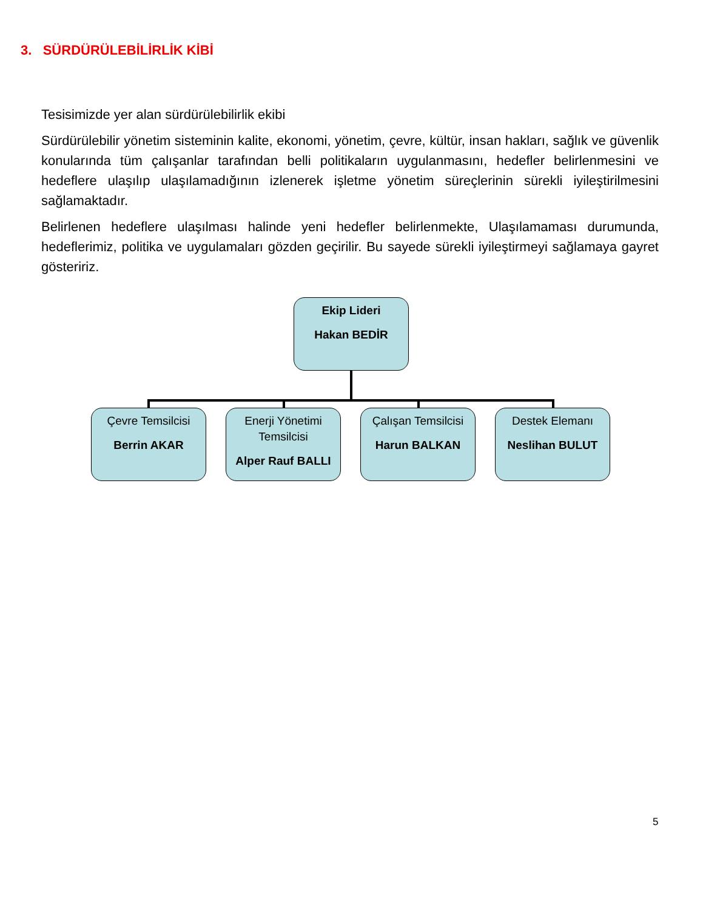3. SÜRDÜRÜLEBİLİRLİK KİBİ
Tesisimizde yer alan sürdürülebilirlik ekibi
Sürdürülebilir yönetim sisteminin kalite, ekonomi, yönetim, çevre, kültür, insan hakları, sağlık ve güvenlik konularında tüm çalışanlar tarafından belli politikaların uygulanmasını, hedefler belirlenmesini ve hedeflere ulaşılıp ulaşılamadığının izlenerek işletme yönetim süreçlerinin sürekli iyileştirilmesini sağlamaktadır.
Belirlenen hedeflere ulaşılması halinde yeni hedefler belirlenmekte, Ulaşılamaması durumunda, hedeflerimiz, politika ve uygulamaları gözden geçirilir. Bu sayede sürekli iyileştirmeyi sağlamaya gayret gösteririz.
Ekip Lideri
Hakan BEDİR
Çevre Temsilcisi
Berrin AKAR
Enerji Yönetimi Temsilcisi
Alper Rauf BALLI
Çalışan Temsilcisi
Harun BALKAN
Destek Elemanı
Neslihan BULUT
5